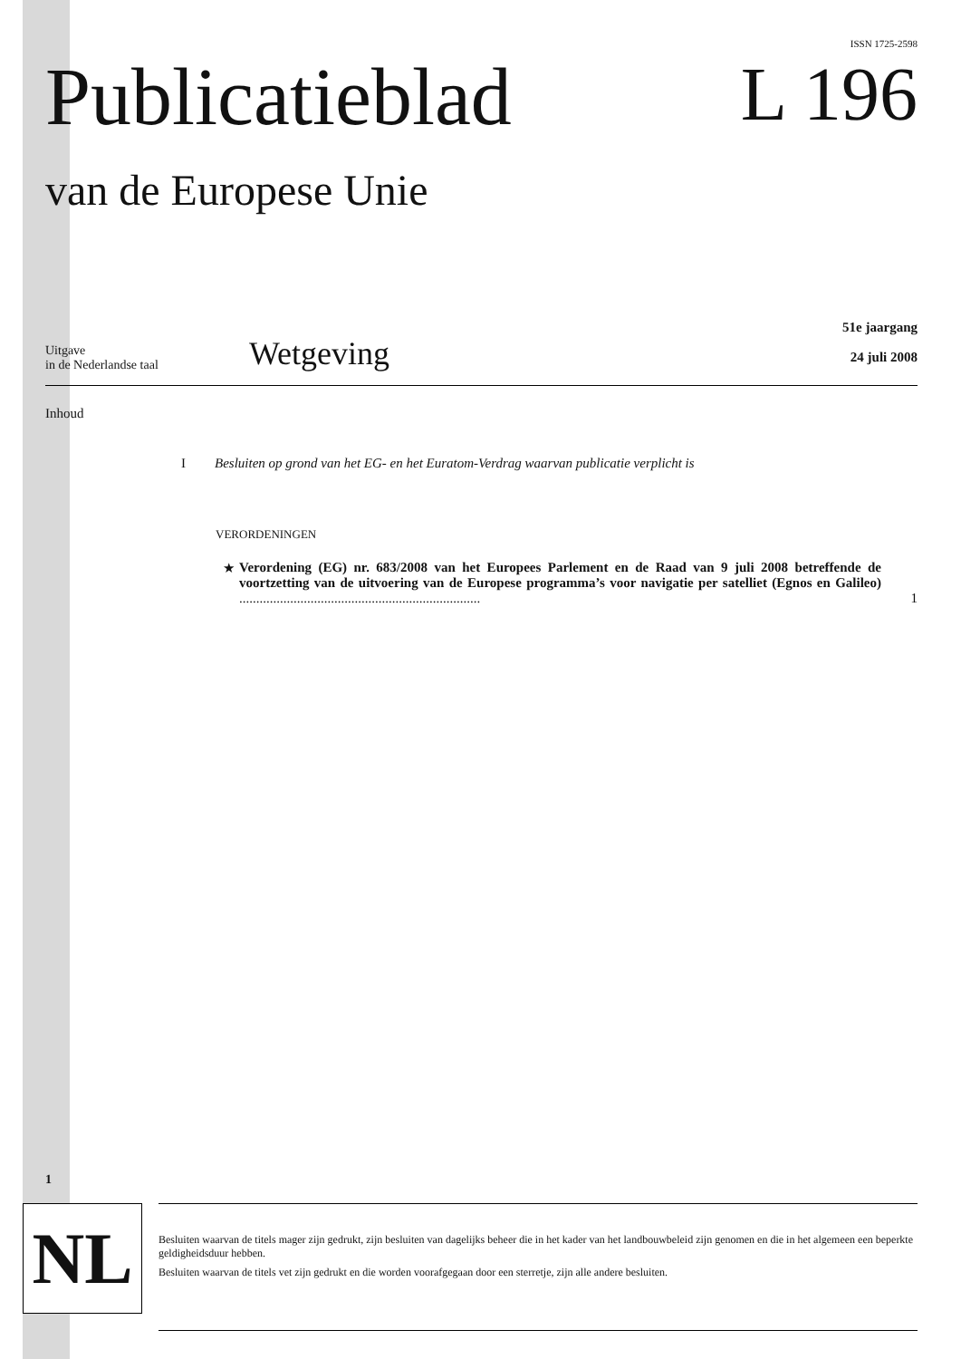ISSN 1725-2598
Publicatieblad
van de Europese Unie
L 196
Uitgave
in de Nederlandse taal
Wetgeving
51e jaargang
24 juli 2008
Inhoud
I Besluiten op grond van het EG- en het Euratom-Verdrag waarvan publicatie verplicht is
VERORDENINGEN
★ Verordening (EG) nr. 683/2008 van het Europees Parlement en de Raad van 9 juli 2008 betreffende de voortzetting van de uitvoering van de Europese programma’s voor navigatie per satelliet (Egnos en Galileo) ....................................................................... 1
1
NL
Besluiten waarvan de titels mager zijn gedrukt, zijn besluiten van dagelijks beheer die in het kader van het landbouwbeleid zijn genomen en die in het algemeen een beperkte geldigheidsduur hebben.
Besluiten waarvan de titels vet zijn gedrukt en die worden voorafgegaan door een sterretje, zijn alle andere besluiten.